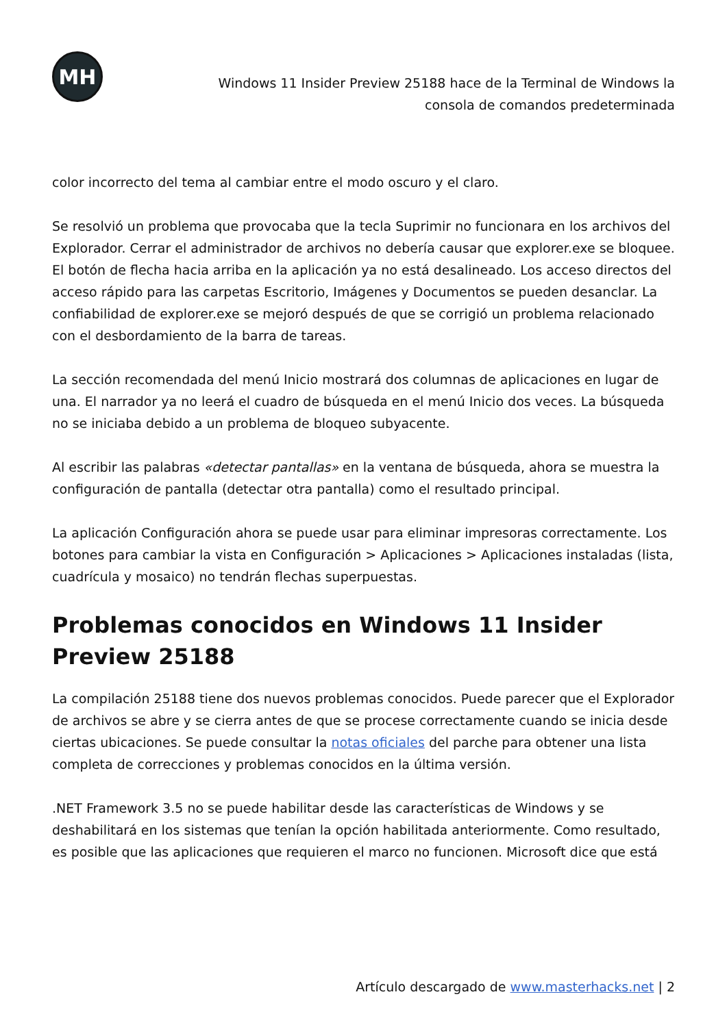MH
Windows 11 Insider Preview 25188 hace de la Terminal de Windows la consola de comandos predeterminada
color incorrecto del tema al cambiar entre el modo oscuro y el claro.
Se resolvió un problema que provocaba que la tecla Suprimir no funcionara en los archivos del Explorador. Cerrar el administrador de archivos no debería causar que explorer.exe se bloquee. El botón de flecha hacia arriba en la aplicación ya no está desalineado. Los acceso directos del acceso rápido para las carpetas Escritorio, Imágenes y Documentos se pueden desanclar. La confiabilidad de explorer.exe se mejoró después de que se corrigió un problema relacionado con el desbordamiento de la barra de tareas.
La sección recomendada del menú Inicio mostrará dos columnas de aplicaciones en lugar de una. El narrador ya no leerá el cuadro de búsqueda en el menú Inicio dos veces. La búsqueda no se iniciaba debido a un problema de bloqueo subyacente.
Al escribir las palabras «detectar pantallas» en la ventana de búsqueda, ahora se muestra la configuración de pantalla (detectar otra pantalla) como el resultado principal.
La aplicación Configuración ahora se puede usar para eliminar impresoras correctamente. Los botones para cambiar la vista en Configuración > Aplicaciones > Aplicaciones instaladas (lista, cuadrícula y mosaico) no tendrán flechas superpuestas.
Problemas conocidos en Windows 11 Insider Preview 25188
La compilación 25188 tiene dos nuevos problemas conocidos. Puede parecer que el Explorador de archivos se abre y se cierra antes de que se procese correctamente cuando se inicia desde ciertas ubicaciones. Se puede consultar la notas oficiales del parche para obtener una lista completa de correcciones y problemas conocidos en la última versión.
.NET Framework 3.5 no se puede habilitar desde las características de Windows y se deshabilitará en los sistemas que tenían la opción habilitada anteriormente. Como resultado, es posible que las aplicaciones que requieren el marco no funcionen. Microsoft dice que está
Artículo descargado de www.masterhacks.net | 2